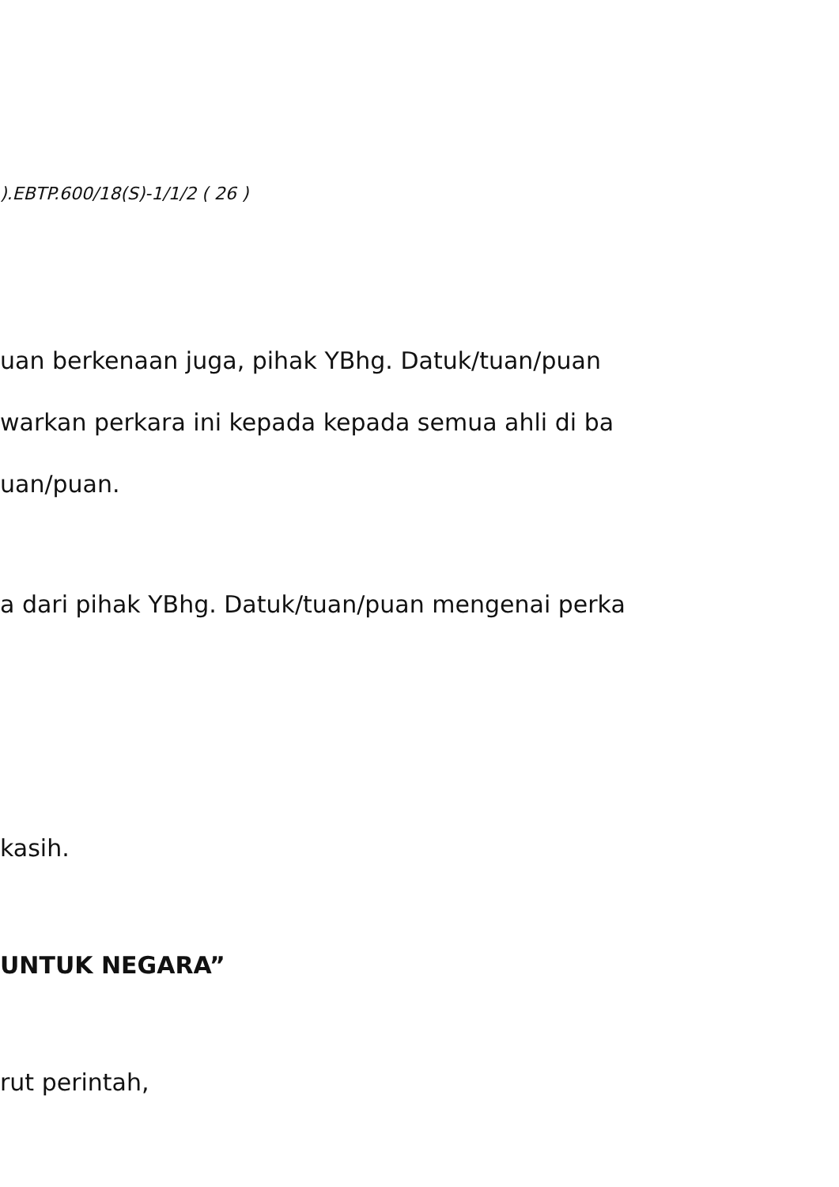).EBTP.600/18(S)-1/1/2 ( 26 )
uan berkenaan juga, pihak YBhg. Datuk/tuan/puan
warkan perkara ini kepada kepada semua ahli di ba
uan/puan.
a dari pihak YBhg. Datuk/tuan/puan mengenai perka
kasih.
UNTUK NEGARA”
rut perintah,